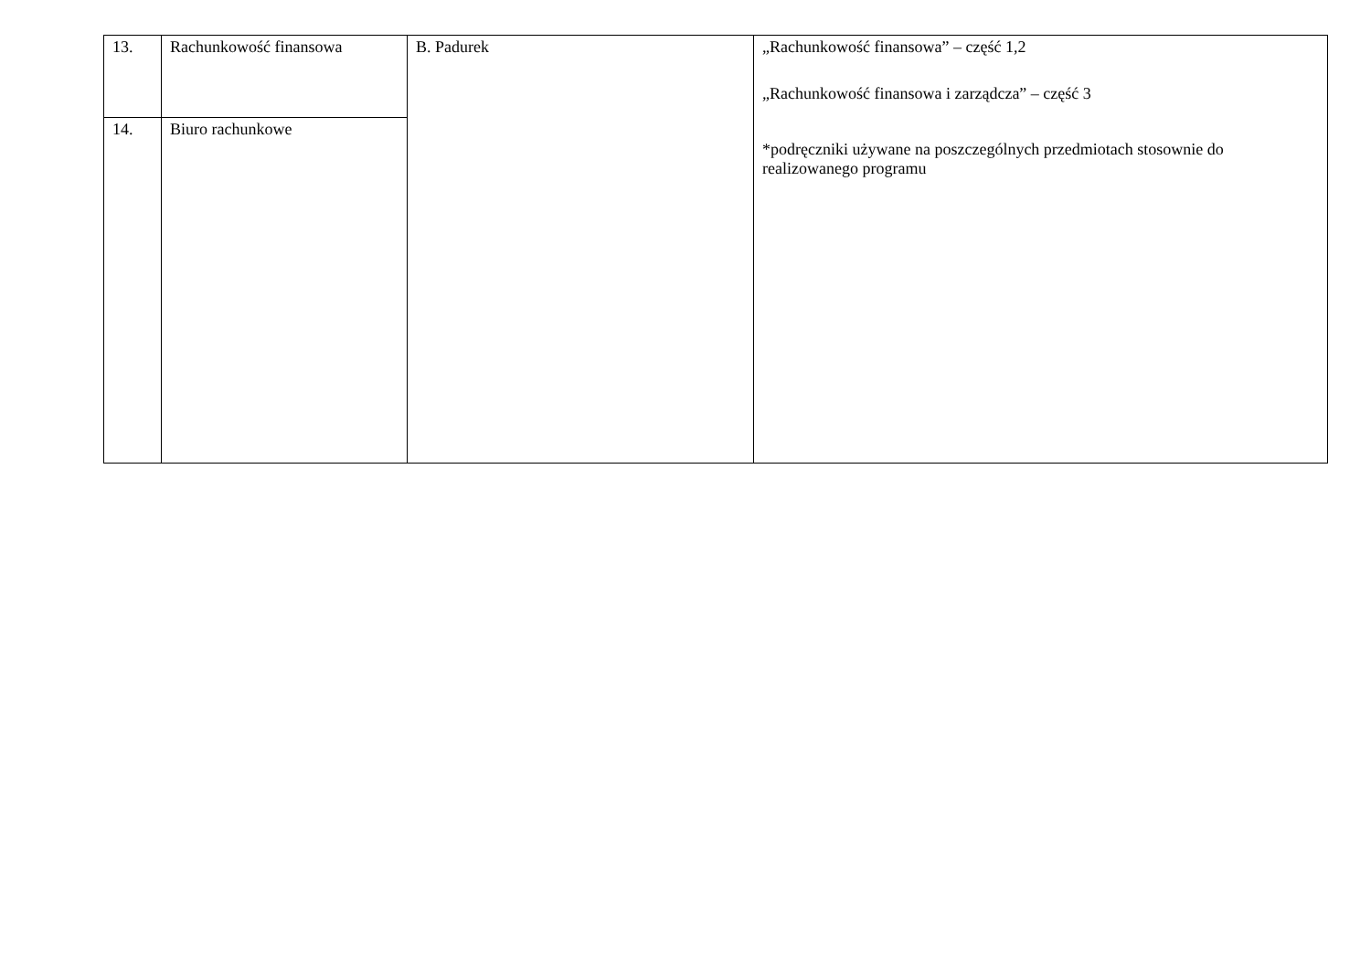| 13. | Rachunkowość finansowa | B. Padurek | „Rachunkowość finansowa” – część 1,2 „Rachunkowość finansowa i zarządcza” – część 3 *podręczniki używane na poszczególnych przedmiotach stosownie do realizowanego programu |
| 14. | Biuro rachunkowe | | |